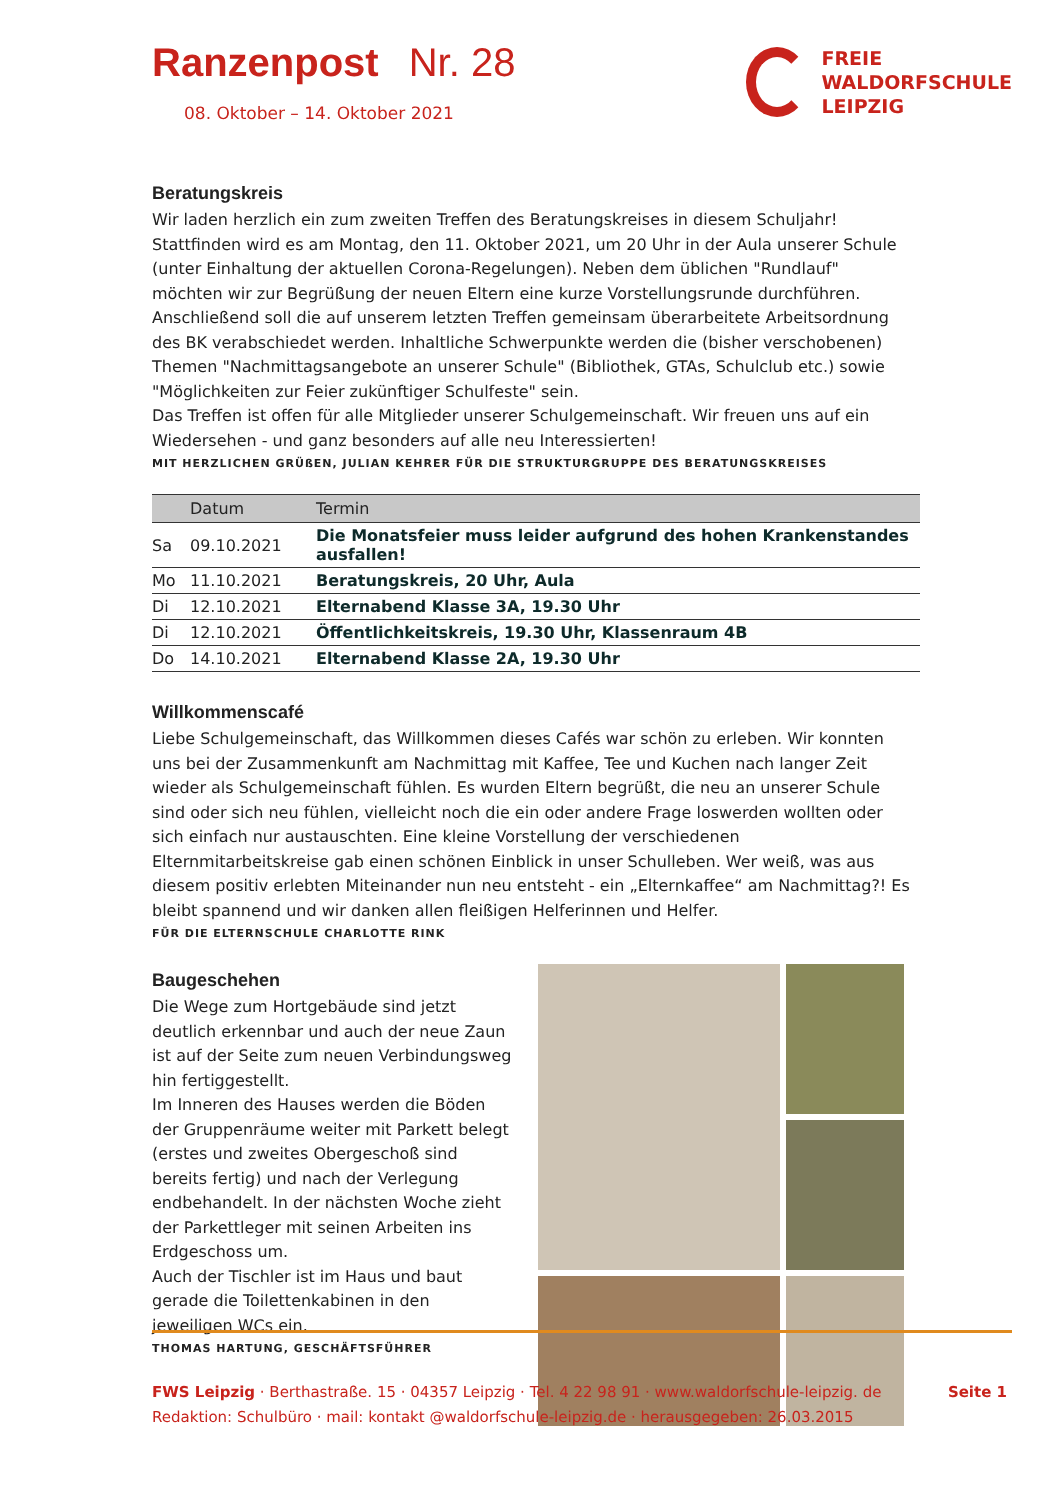Ranzenpost Nr. 28
08. Oktober – 14. Oktober 2021
FREIE
WALDORFSCHULE
LEIPZIG
Beratungskreis
Wir laden herzlich ein zum zweiten Treffen des Beratungskreises in diesem Schuljahr! Stattfinden wird es am Montag, den 11. Oktober 2021, um 20 Uhr in der Aula unserer Schule (unter Einhaltung der aktuellen Corona-Regelungen). Neben dem üblichen "Rundlauf" möchten wir zur Begrüßung der neuen Eltern eine kurze Vorstellungsrunde durchführen. Anschließend soll die auf unserem letzten Treffen gemeinsam überarbeitete Arbeitsordnung des BK verabschiedet werden. Inhaltliche Schwerpunkte werden die (bisher verschobenen) Themen "Nachmittagsangebote an unserer Schule" (Bibliothek, GTAs, Schulclub etc.) sowie "Möglichkeiten zur Feier zukünftiger Schulfeste" sein.
Das Treffen ist offen für alle Mitglieder unserer Schulgemeinschaft. Wir freuen uns auf ein Wiedersehen - und ganz besonders auf alle neu Interessierten!
MIT HERZLICHEN GRÜßEN, JULIAN KEHRER FÜR DIE STRUKTURGRUPPE DES BERATUNGSKREISES
| | Datum | Termin |
| --- | --- | --- |
| Sa | 09.10.2021 | Die Monatsfeier muss leider aufgrund des hohen Krankenstandes ausfallen! |
| Mo | 11.10.2021 | Beratungskreis, 20 Uhr, Aula |
| Di | 12.10.2021 | Elternabend Klasse 3A, 19.30 Uhr |
| Di | 12.10.2021 | Öffentlichkeitskreis, 19.30 Uhr, Klassenraum 4B |
| Do | 14.10.2021 | Elternabend Klasse 2A, 19.30 Uhr |
Willkommenscafé
Liebe Schulgemeinschaft, das Willkommen dieses Cafés war schön zu erleben. Wir konnten uns bei der Zusammenkunft am Nachmittag mit Kaffee, Tee und Kuchen nach langer Zeit wieder als Schulgemeinschaft fühlen. Es wurden Eltern begrüßt, die neu an unserer Schule sind oder sich neu fühlen, vielleicht noch die ein oder andere Frage loswerden wollten oder sich einfach nur austauschten. Eine kleine Vorstellung der verschiedenen Elternmitarbeitskreise gab einen schönen Einblick in unser Schulleben. Wer weiß, was aus diesem positiv erlebten Miteinander nun neu entsteht - ein „Elternkaffee“ am Nachmittag?! Es bleibt spannend und wir danken allen fleißigen Helferinnen und Helfer.
FÜR DIE ELTERNSCHULE CHARLOTTE RINK
Baugeschehen
Die Wege zum Hortgebäude sind jetzt deutlich erkennbar und auch der neue Zaun ist auf der Seite zum neuen Verbindungsweg hin fertiggestellt.
Im Inneren des Hauses werden die Böden der Gruppenräume weiter mit Parkett belegt (erstes und zweites Obergeschoß sind bereits fertig) und nach der Verlegung endbehandelt. In der nächsten Woche zieht der Parkettleger mit seinen Arbeiten ins Erdgeschoss um.
Auch der Tischler ist im Haus und baut gerade die Toilettenkabinen in den jeweiligen WCs ein.
THOMAS HARTUNG, GESCHÄFTSFÜHRER
FWS Leipzig · Berthastraße. 15 · 04357 Leipzig · Tel. 4 22 98 91 · www.waldorfschule-leipzig. de Seite 1
Redaktion: Schulbüro · mail: kontakt @waldorfschule-leipzig.de · herausgegeben: 26.03.2015